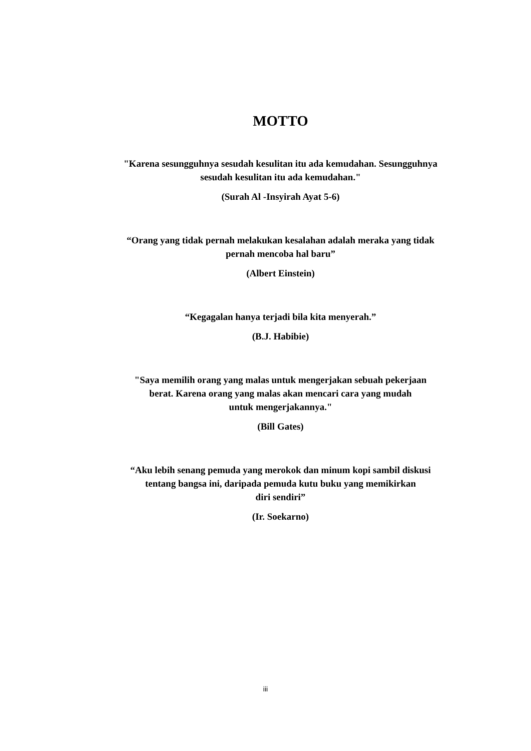MOTTO
"Karena sesungguhnya sesudah kesulitan itu ada kemudahan. Sesungguhnya
sesudah kesulitan itu ada kemudahan."
(Surah Al -Insyirah Ayat 5-6)
“Orang yang tidak pernah melakukan kesalahan adalah meraka yang tidak
pernah mencoba hal baru”
(Albert Einstein)
“Kegagalan hanya terjadi bila kita menyerah.”
(B.J. Habibie)
"Saya memilih orang yang malas untuk mengerjakan sebuah pekerjaan
berat. Karena orang yang malas akan mencari cara yang mudah
untuk mengerjakannya."
(Bill Gates)
“Aku lebih senang pemuda yang merokok dan minum kopi sambil diskusi
tentang bangsa ini, daripada pemuda kutu buku yang memikirkan
diri sendiri”
(Ir. Soekarno)
iii